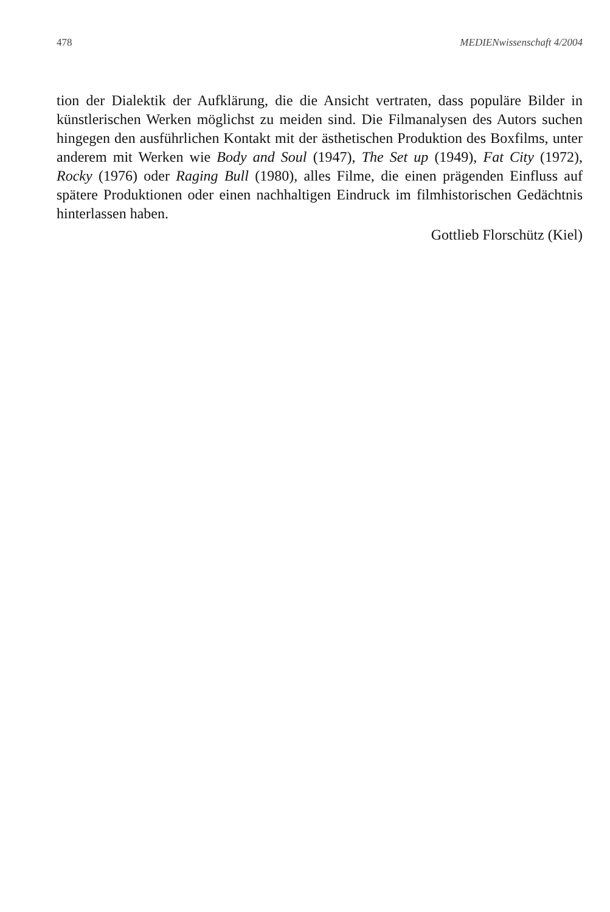478 MEDIENwissenschaft 4/2004
tion der Dialektik der Aufklärung, die die Ansicht vertraten, dass populäre Bilder in künstlerischen Werken möglichst zu meiden sind. Die Filmanalysen des Autors suchen hingegen den ausführlichen Kontakt mit der ästhetischen Produktion des Boxfilms, unter anderem mit Werken wie Body and Soul (1947), The Set up (1949), Fat City (1972), Rocky (1976) oder Raging Bull (1980), alles Filme, die einen prägenden Einfluss auf spätere Produktionen oder einen nachhaltigen Eindruck im filmhistorischen Gedächtnis hinterlassen haben.
Gottlieb Florschütz (Kiel)